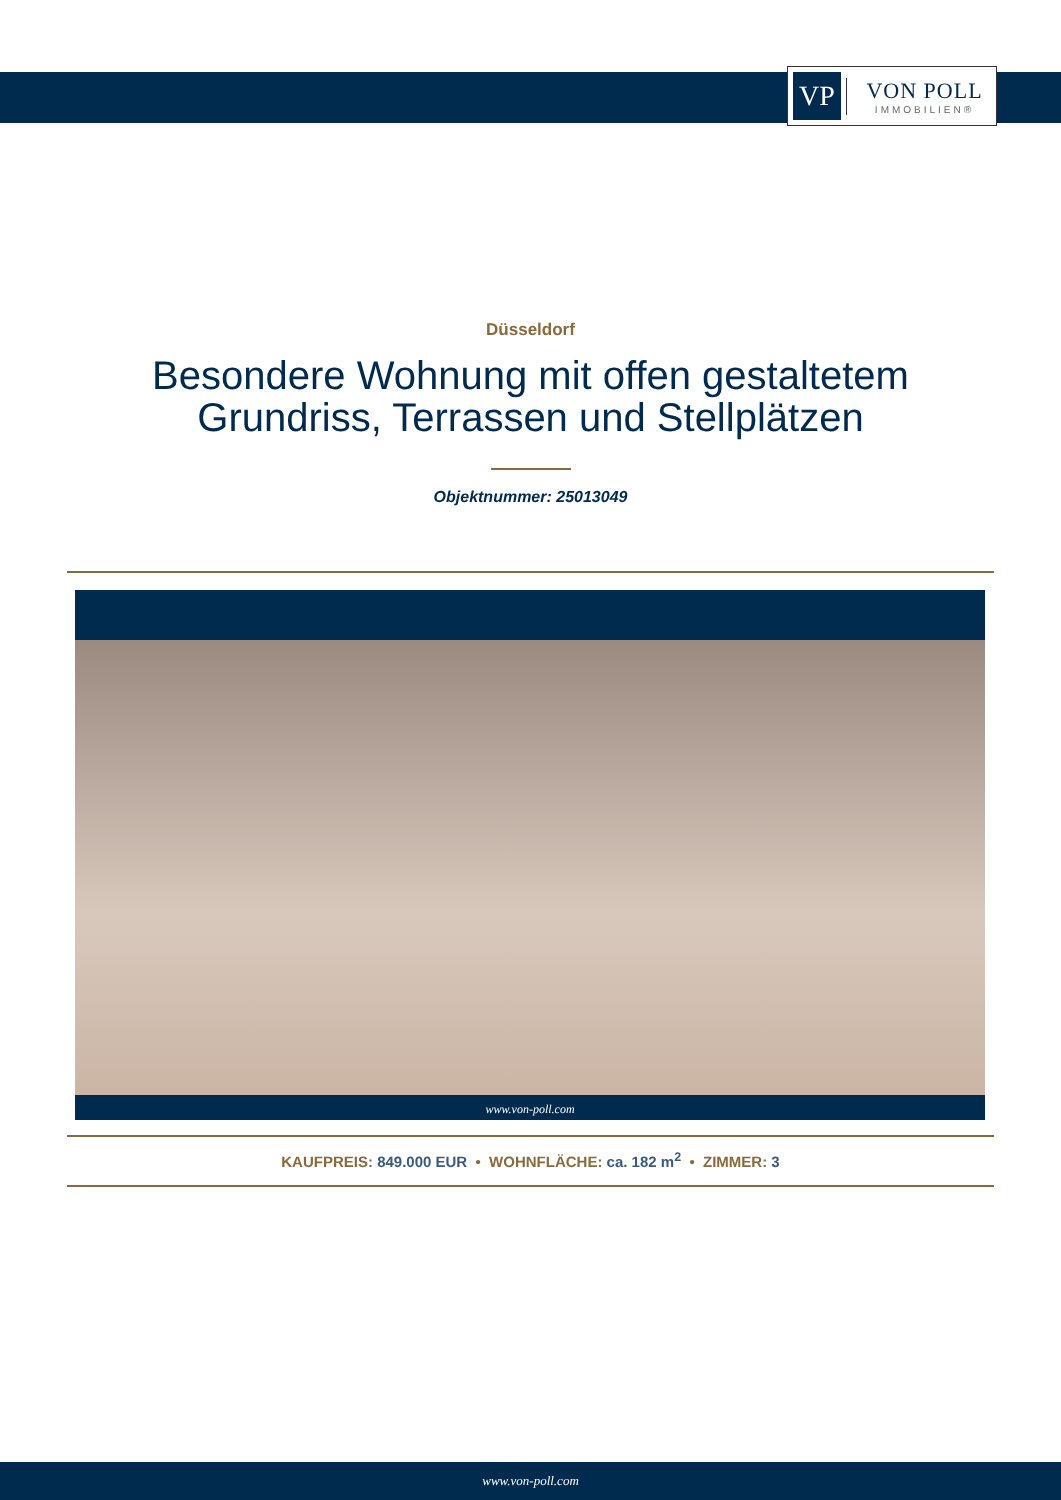VP
VON POLL
IMMOBILIEN®
Düsseldorf
Besondere Wohnung mit offen gestaltetem
Grundriss, Terrassen und Stellplätzen
Objektnummer: 25013049
www.von-poll.com
KAUFPREIS: 849.000 EUR • WOHNFLÄCHE: ca. 182 m<sup>2</sup> • ZIMMER: 3
www.von-poll.com